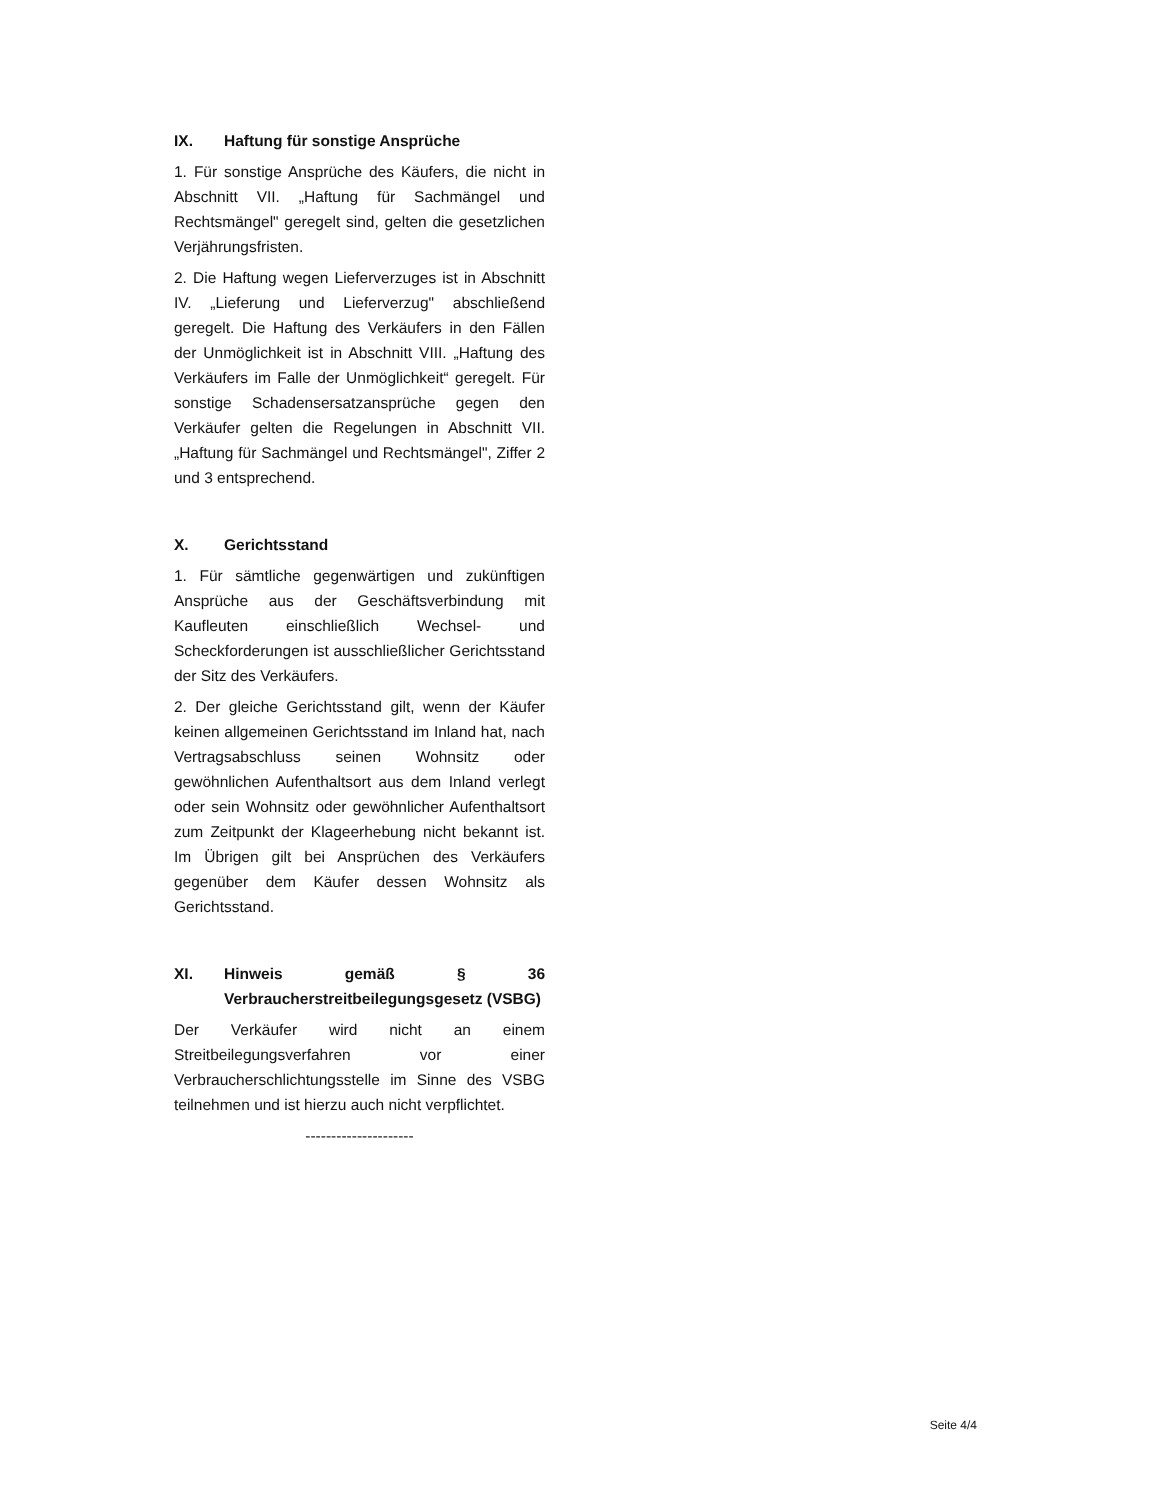IX. Haftung für sonstige Ansprüche
1. Für sonstige Ansprüche des Käufers, die nicht in Abschnitt VII. „Haftung für Sachmängel und Rechtsmängel" geregelt sind, gelten die gesetzlichen Verjährungsfristen.
2. Die Haftung wegen Lieferverzuges ist in Abschnitt IV. „Lieferung und Lieferverzug" abschließend geregelt. Die Haftung des Verkäufers in den Fällen der Unmöglichkeit ist in Abschnitt VIII. „Haftung des Verkäufers im Falle der Unmöglichkeit“ geregelt. Für sonstige Schadensersatzansprüche gegen den Verkäufer gelten die Regelungen in Abschnitt VII. „Haftung für Sachmängel und Rechtsmängel", Ziffer 2 und 3 entsprechend.
X. Gerichtsstand
1. Für sämtliche gegenwärtigen und zukünftigen Ansprüche aus der Geschäftsverbindung mit Kaufleuten einschließlich Wechsel- und Scheckforderungen ist ausschließlicher Gerichtsstand der Sitz des Verkäufers.
2. Der gleiche Gerichtsstand gilt, wenn der Käufer keinen allgemeinen Gerichtsstand im Inland hat, nach Vertragsabschluss seinen Wohnsitz oder gewöhnlichen Aufenthaltsort aus dem Inland verlegt oder sein Wohnsitz oder gewöhnlicher Aufenthaltsort zum Zeitpunkt der Klageerhebung nicht bekannt ist. Im Übrigen gilt bei Ansprüchen des Verkäufers gegenüber dem Käufer dessen Wohnsitz als Gerichtsstand.
XI. Hinweis gemäß § 36 Verbraucherstreitbeilegungsgesetz (VSBG)
Der Verkäufer wird nicht an einem Streitbeilegungsverfahren vor einer Verbraucherschlichtungsstelle im Sinne des VSBG teilnehmen und ist hierzu auch nicht verpflichtet.
---------------------
Seite 4/4